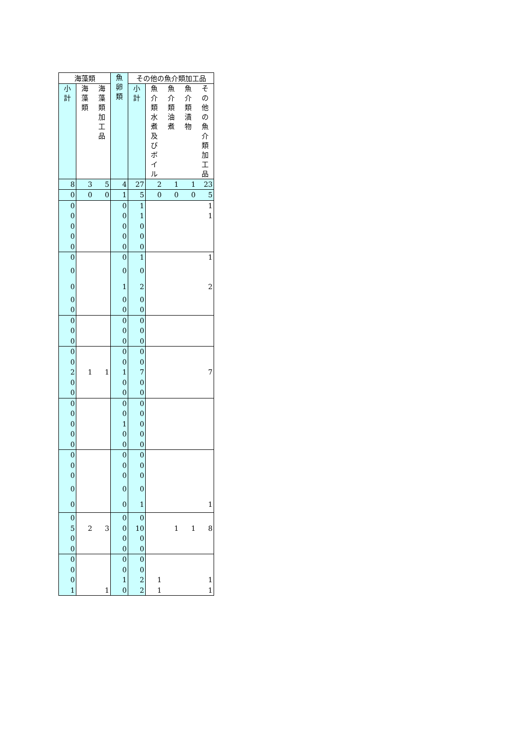| 海藻類 | | | 魚 卵 類 | その他の魚介類加工品 | | | | |
| --- | --- | --- | --- | --- | --- | --- | --- | --- |
| 小 計 | 海 藻 類 | 海 藻 類 加 工 品 | | 小 計 | 魚 介 類 水 煮 及 び ボ イ ル | 魚 介 類 油 煮 | 魚 介 類 漬 物 | そ の 他 の 魚 介 類 加 工 品 |
| 8 | 3 | 5 | 4 | 27 | 2 | 1 | 1 | 23 |
| 0 | 0 | 0 | 1 | 5 | 0 | 0 | 0 | 5 |
| 0 | | | 0 | 1 | | | | 1 |
| 0 | | | 0 | 1 | | | | 1 |
| 0 | | | 0 | 0 | | | | |
| 0 | | | 0 | 0 | | | | |
| 0 | | | 0 | 0 | | | | |
| 0 | | | 0 | 1 | | | | 1 |
| 0 | | | 0 | 0 | | | | |
| 0 | | | 1 | 2 | | | | 2 |
| 0 | | | 0 | 0 | | | | |
| 0 | | | 0 | 0 | | | | |
| 0 | | | 0 | 0 | | | | |
| 0 | | | 0 | 0 | | | | |
| 0 | | | 0 | 0 | | | | |
| 0 | | | 0 | 0 | | | | |
| 0 | | | 0 | 0 | | | | |
| 2 | 1 | 1 | 1 | 7 | | | | 7 |
| 0 | | | 0 | 0 | | | | |
| 0 | | | 0 | 0 | | | | |
| 0 | | | 0 | 0 | | | | |
| 0 | | | 0 | 0 | | | | |
| 0 | | | 1 | 0 | | | | |
| 0 | | | 0 | 0 | | | | |
| 0 | | | 0 | 0 | | | | |
| 0 | | | 0 | 0 | | | | |
| 0 | | | 0 | 0 | | | | |
| 0 | | | 0 | 0 | | | | |
| 0 | | | 0 | 0 | | | | |
| 0 | | | 0 | 1 | | | | 1 |
| 0 | | | 0 | 0 | | | | |
| 5 | 2 | 3 | 0 | 10 | | 1 | 1 | 8 |
| 0 | | | 0 | 0 | | | | |
| 0 | | | 0 | 0 | | | | |
| 0 | | | 0 | 0 | | | | |
| 0 | | | 0 | 0 | | | | |
| 0 | | | 1 | 2 | 1 | | | 1 |
| 1 | | 1 | 0 | 2 | 1 | | | 1 |